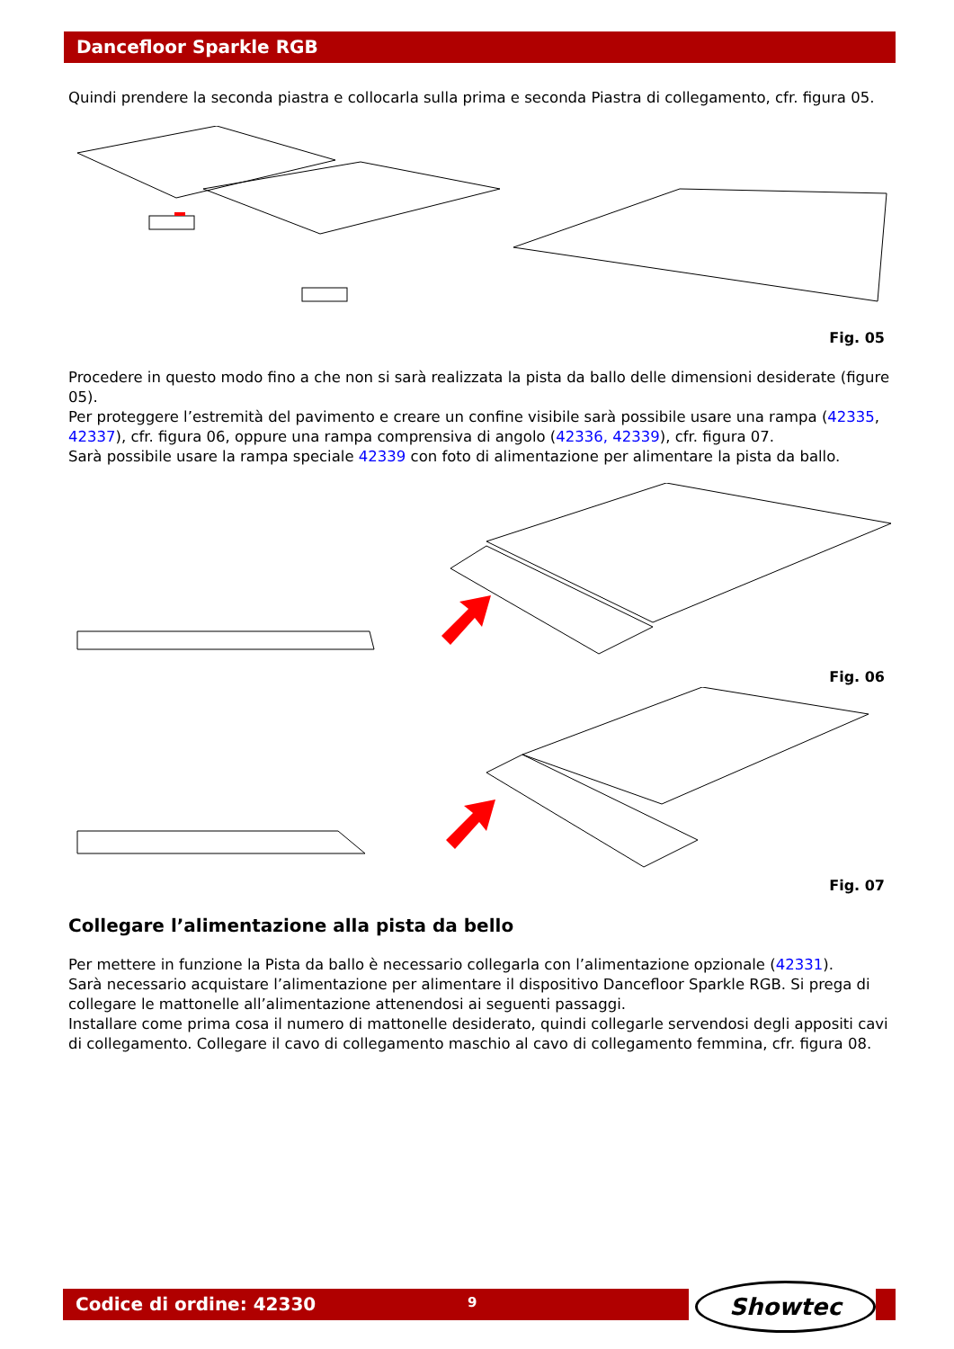Dancefloor Sparkle RGB
Quindi prendere la seconda piastra e collocarla sulla prima e seconda Piastra di collegamento, cfr. figura 05.
Fig. 05
Procedere in questo modo fino a che non si sarà realizzata la pista da ballo delle dimensioni desiderate (figure 05).
Per proteggere l’estremità del pavimento e creare un confine visibile sarà possibile usare una rampa (42335, 42337), cfr. figura 06, oppure una rampa comprensiva di angolo (42336, 42339), cfr. figura 07.
Sarà possibile usare la rampa speciale 42339 con foto di alimentazione per alimentare la pista da ballo.
Fig. 06
Fig. 07
Collegare l’alimentazione alla pista da bello
Per mettere in funzione la Pista da ballo è necessario collegarla con l’alimentazione opzionale (42331).
Sarà necessario acquistare l’alimentazione per alimentare il dispositivo Dancefloor Sparkle RGB. Si prega di collegare le mattonelle all’alimentazione attenendosi ai seguenti passaggi.
Installare come prima cosa il numero di mattonelle desiderato, quindi collegarle servendosi degli appositi cavi di collegamento. Collegare il cavo di collegamento maschio al cavo di collegamento femmina, cfr. figura 08.
Codice di ordine: 42330 9 Showtec